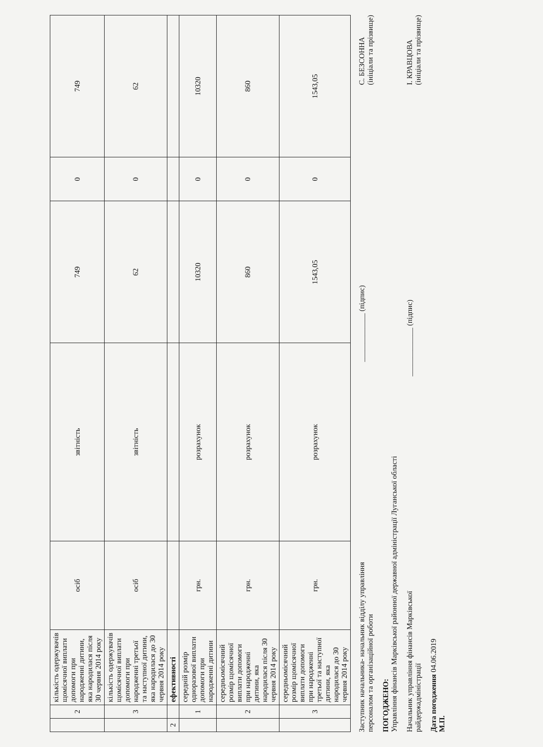| | 2 | кількість одержувачів щомісячної виплати допомоги при народженні дитини, яка народилася після 30 червня 2014 року | осіб | звітність | 749 | 0 | 749 |
| | 3 | кількість одержувачів щомісячної виплати допомоги при народженні третьої та наступної дитини, яка народилася до 30 червня 2014 року | осіб | звітність | 62 | 0 | 62 |
| 2 | | ефективності | | | | | |
| | 1 | середній розмір одноразової виплати допомоги при народженні дитини | грн. | розрахунок | 10320 | 0 | 10320 |
| | 2 | середньомісячний розмір щомісячної виплати допомоги при народженні дитини, яка народилася після 30 червня 2014 року | грн. | розрахунок | 860 | 0 | 860 |
| | 3 | середньомісячний розмір щомісячної виплати допомоги при народженні третьої та наступної дитини, яка народилася до 30 червня 2014 року | грн. | розрахунок | 1543,05 | 0 | 1543,05 |
Заступник начальника- начальник відділу управління
персоналом та організаційної роботи
_____________ (підпис)
С. БЕЗСОННА
(ініціали та прізвище)
ПОГОДЖЕНО:
Управління фінансів Марківської районної державної адміністрації Луганської області
Начальник управління фінансів Марківської
райдержадміністрації
_____________ (підпис)
І. КРАВЦОВА
(ініціали та прізвище)
Дата погодження 04.06.2019
М.П.